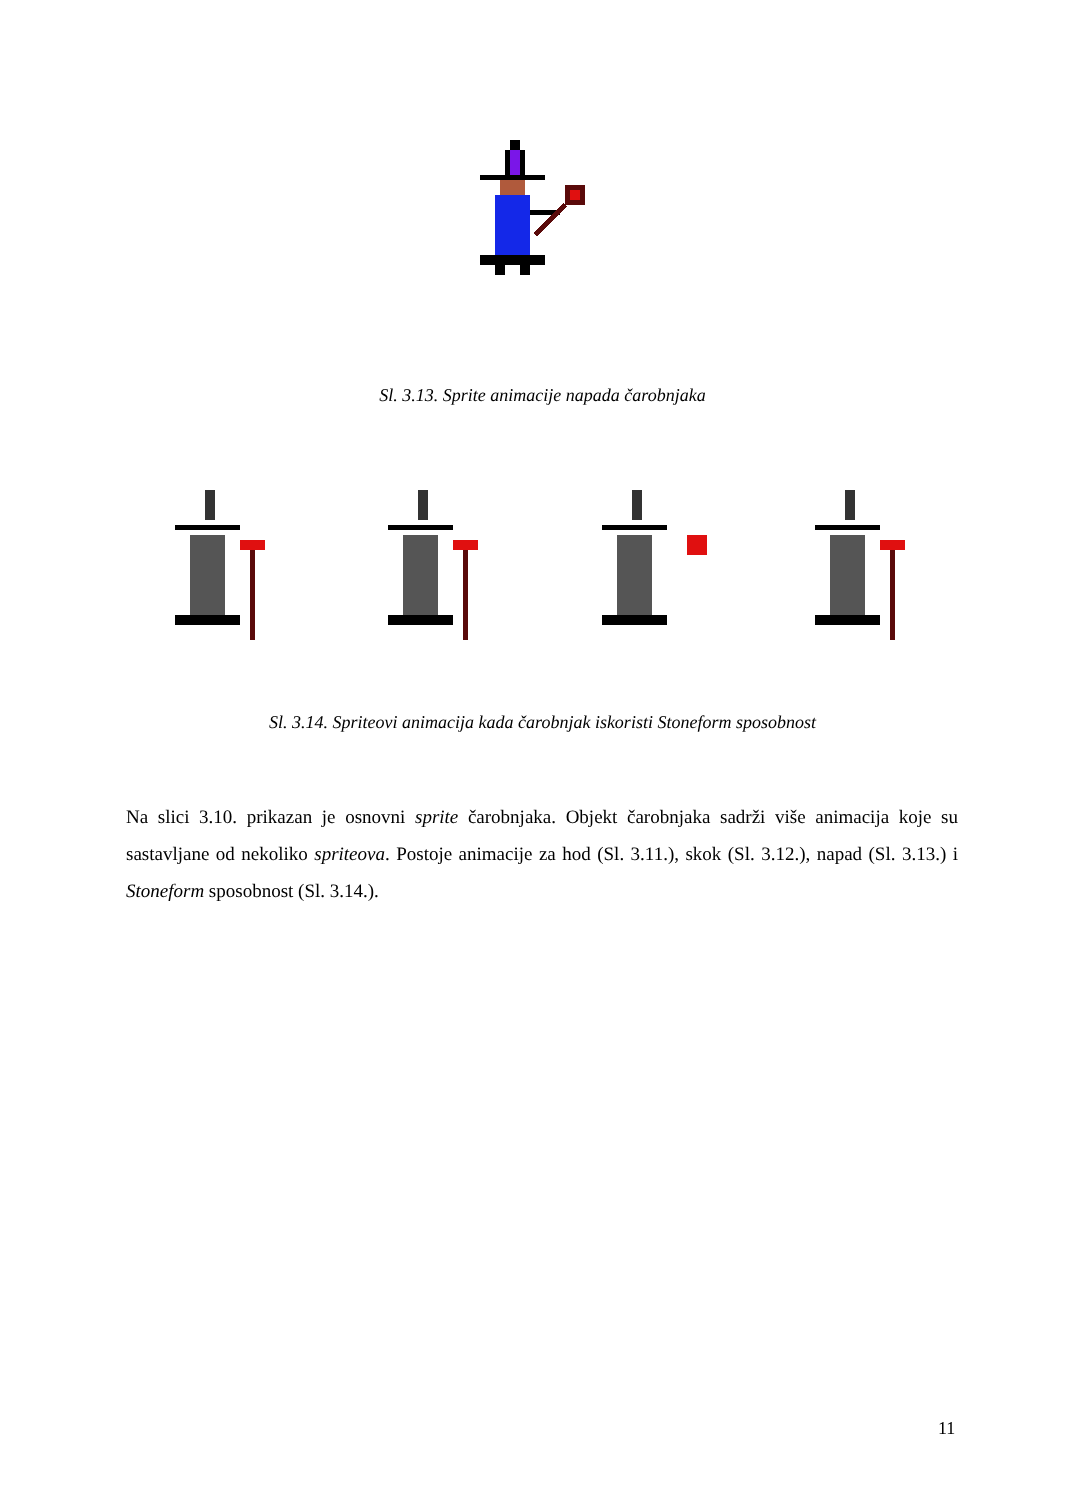Sl. 3.13. Sprite animacije napada čarobnjaka
Sl. 3.14. Spriteovi animacija kada čarobnjak iskoristi Stoneform sposobnost
Na slici 3.10. prikazan je osnovni sprite čarobnjaka. Objekt čarobnjaka sadrži više animacija koje su sastavljane od nekoliko spriteova. Postoje animacije za hod (Sl. 3.11.), skok (Sl. 3.12.), napad (Sl. 3.13.) i Stoneform sposobnost (Sl. 3.14.).
11